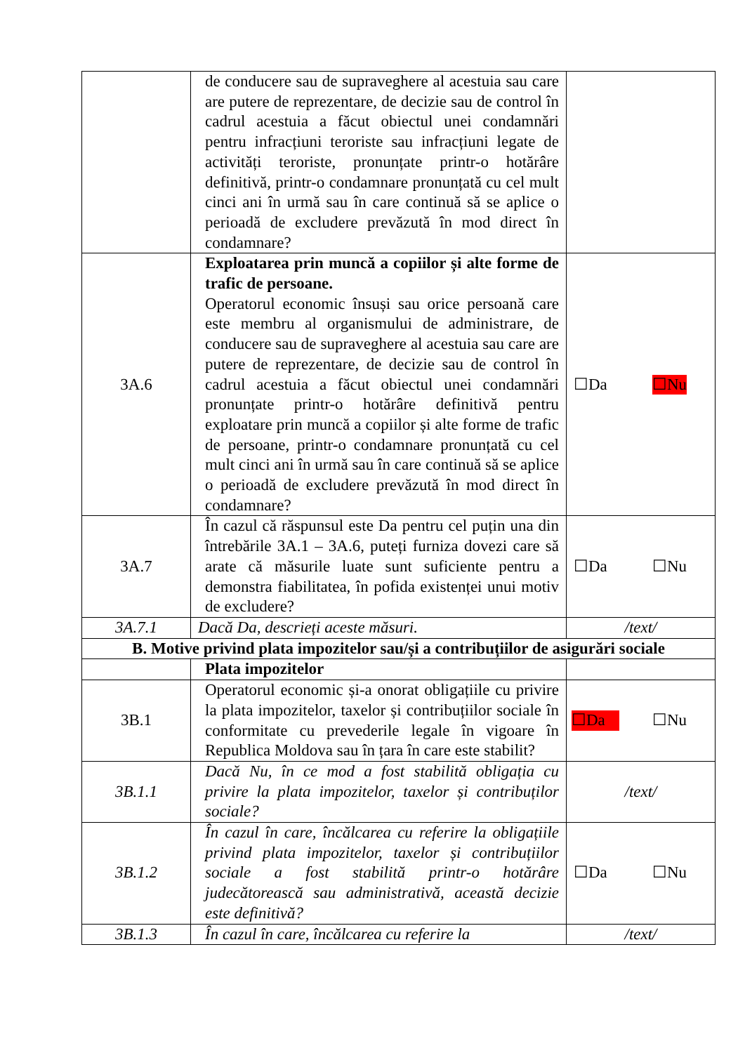| | de conducere sau de supraveghere al acestuia sau care are putere de reprezentare, de decizie sau de control în cadrul acestuia a făcut obiectul unei condamnări pentru infracțiuni teroriste sau infracțiuni legate de activități teroriste, pronunțate printr-o hotărâre definitivă, printr-o condamnare pronunțată cu cel mult cinci ani în urmă sau în care continuă să se aplice o perioadă de excludere prevăzută în mod direct în condamnare? | |
| 3A.6 | Exploatarea prin muncă a copiilor și alte forme de trafic de persoane. Operatorul economic însuși sau orice persoană care este membru al organismului de administrare, de conducere sau de supraveghere al acestuia sau care are putere de reprezentare, de decizie sau de control în cadrul acestuia a făcut obiectul unei condamnări pronunțate printr-o hotărâre definitivă pentru exploatare prin muncă a copiilor și alte forme de trafic de persoane, printr-o condamnare pronunțată cu cel mult cinci ani în urmă sau în care continuă să se aplice o perioadă de excludere prevăzută în mod direct în condamnare? | ☐Da ☐Nu |
| 3A.7 | În cazul că răspunsul este Da pentru cel puțin una din întrebările 3A.1 – 3A.6, puteți furniza dovezi care să arate că măsurile luate sunt suficiente pentru a demonstra fiabilitatea, în pofida existenței unui motiv de excludere? | ☐Da ☐Nu |
| 3A.7.1 | Dacă Da, descrieți aceste măsuri. | /text/ |
| B. Motive privind plata impozitelor sau/și a contribuțiilor de asigurări sociale | | |
| | Plata impozitelor | |
| 3B.1 | Operatorul economic și-a onorat obligațiile cu privire la plata impozitelor, taxelor și contribuțiilor sociale în conformitate cu prevederile legale în vigoare în Republica Moldova sau în țara în care este stabilit? | ☐Da ☐Nu |
| 3B.1.1 | Dacă Nu, în ce mod a fost stabilită obligația cu privire la plata impozitelor, taxelor și contribuților sociale? | /text/ |
| 3B.1.2 | În cazul în care, încălcarea cu referire la obligațiile privind plata impozitelor, taxelor și contribuțiilor sociale a fost stabilită printr-o hotărâre judecătorească sau administrativă, această decizie este definitivă? | ☐Da ☐Nu |
| 3B.1.3 | În cazul în care, încălcarea cu referire la | /text/ |